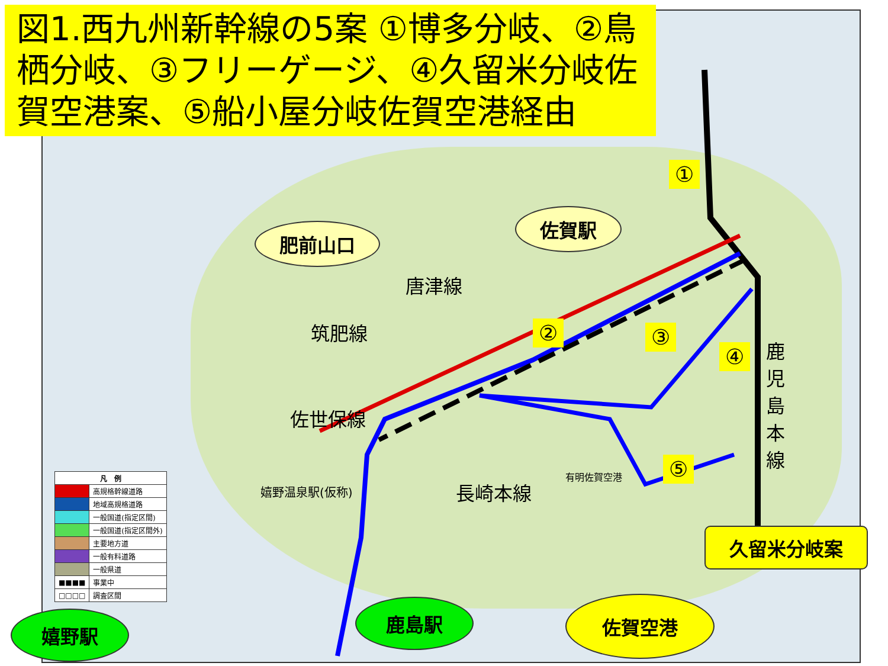図1.西九州新幹線の5案 ①博多分岐、②鳥栖分岐、③フリーゲージ、④久留米分岐佐賀空港案、⑤船小屋分岐佐賀空港経由
肥前山口
佐賀駅
①
② ③
④
⑤
唐津線
筑肥線
佐世保線
長崎本線
鹿児島本線
嬉野温泉駅(仮称)
有明佐賀空港
久留米分岐案
嬉野駅
鹿島駅 佐賀空港
| 凡 例 | |
| --- | --- |
| | 高規格幹線道路 |
| | 地域高規格道路 |
| | 一般国道(指定区間) |
| | 一般国道(指定区間外) |
| | 主要地方道 |
| | 一般有料道路 |
| | 一般県道 |
| ■■■■ | 事業中 |
| □□□□ | 調査区間 |